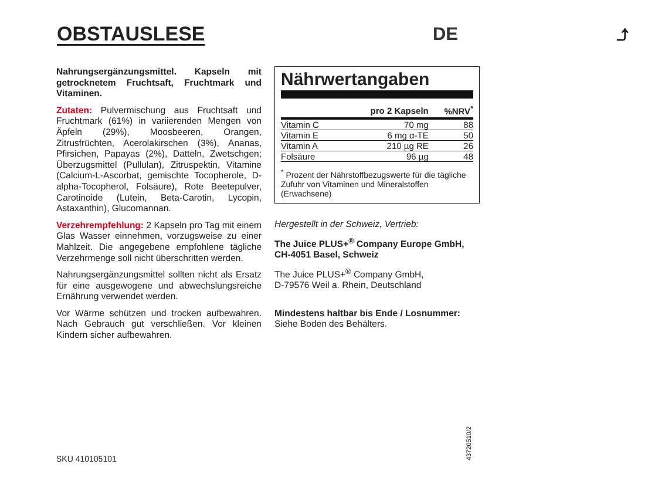OBSTAUSLESE DE ⤴
Nahrungsergänzungsmittel. Kapseln mit getrocknetem Fruchtsaft, Fruchtmark und Vitaminen.
Zutaten: Pulvermischung aus Fruchtsaft und Fruchtmark (61%) in variierenden Mengen von Äpfeln (29%), Moosbeeren, Orangen, Zitrusfrüchten, Acerolakirschen (3%), Ananas, Pfirsichen, Papayas (2%), Datteln, Zwetschgen; Überzugsmittel (Pullulan), Zitruspektin, Vitamine (Calcium-L-Ascorbat, gemischte Tocopherole, D-alpha-Tocopherol, Folsäure), Rote Beetepulver, Carotinoide (Lutein, Beta-Carotin, Lycopin, Astaxanthin), Glucomannan.
Verzehrempfehlung: 2 Kapseln pro Tag mit einem Glas Wasser einnehmen, vorzugsweise zu einer Mahlzeit. Die angegebene empfohlene tägliche Verzehrmenge soll nicht überschritten werden.
Nahrungsergänzungsmittel sollten nicht als Ersatz für eine ausgewogene und abwechslungsreiche Ernährung verwendet werden.
Vor Wärme schützen und trocken aufbewahren. Nach Gebrauch gut verschließen. Vor kleinen Kindern sicher aufbewahren.
Nährwertangaben
| | pro 2 Kapseln | %NRV<sup>*</sup> |
| --- | --- | --- |
| Vitamin C | 70 mg | 88 |
| Vitamin E | 6 mg α-TE | 50 |
| Vitamin A | 210 µg RE | 26 |
| Folsäure | 96 µg | 48 |
<sup>*</sup> Prozent der Nährstoffbezugswerte für die tägliche Zufuhr von Vitaminen und Mineralstoffen (Erwachsene)
Hergestellt in der Schweiz, Vertrieb:
The Juice PLUS+<sup>®</sup> Company Europe GmbH, CH-4051 Basel, Schweiz
The Juice PLUS+<sup>®</sup> Company GmbH,
D-79576 Weil a. Rhein, Deutschland
Mindestens haltbar bis Ende / Losnummer:
Siehe Boden des Behälters.
SKU 410105101
43720510/2